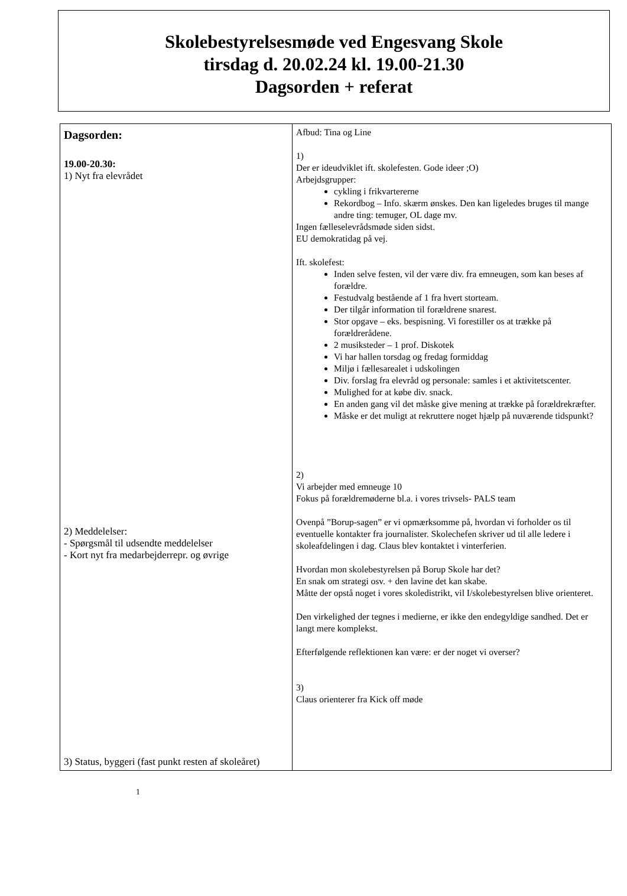Skolebestyrelsesmøde ved Engesvang Skole
tirsdag d. 20.02.24 kl. 19.00-21.30
Dagsorden + referat
| Dagsorden: 19.00-20.30: 1) Nyt fra elevrådet 2) Meddelelser: - Spørgsmål til udsendte meddelelser - Kort nyt fra medarbejderrepr. og øvrige 3) Status, byggeri (fast punkt resten af skoleåret) | Afbud: Tina og Line 1) Der er ideudviklet ift. skolefesten. Gode ideer ;O) Arbejdsgrupper: cykling i frikvartererne Rekordbog – Info. skærm ønskes. Den kan ligeledes bruges til mange andre ting: temuger, OL dage mv. Ingen fælleselevrådsmøde siden sidst. EU demokratidag på vej. Ift. skolefest: Inden selve festen, vil der være div. fra emneugen, som kan beses af forældre. Festudvalg bestående af 1 fra hvert storteam. Der tilgår information til forældrene snarest. Stor opgave – eks. bespisning. Vi forestiller os at trække på forældrerådene. 2 musiksteder – 1 prof. Diskotek Vi har hallen torsdag og fredag formiddag Miljø i fællesarealet i udskolingen Div. forslag fra elevråd og personale: samles i et aktivitetscenter. Mulighed for at købe div. snack. En anden gang vil det måske give mening at trække på forældrekræfter. Måske er det muligt at rekruttere noget hjælp på nuværende tidspunkt? 2) Vi arbejder med emneuge 10 Fokus på forældremøderne bl.a. i vores trivsels- PALS team Ovenpå ”Borup-sagen” er vi opmærksomme på, hvordan vi forholder os til eventuelle kontakter fra journalister. Skolechefen skriver ud til alle ledere i skoleafdelingen i dag. Claus blev kontaktet i vinterferien. Hvordan mon skolebestyrelsen på Borup Skole har det? En snak om strategi osv. + den lavine det kan skabe. Måtte der opstå noget i vores skoledistrikt, vil I/skolebestyrelsen blive orienteret. Den virkelighed der tegnes i medierne, er ikke den endegyldige sandhed. Det er langt mere komplekst. Efterfølgende reflektionen kan være: er der noget vi overser? 3) Claus orienterer fra Kick off møde |
1